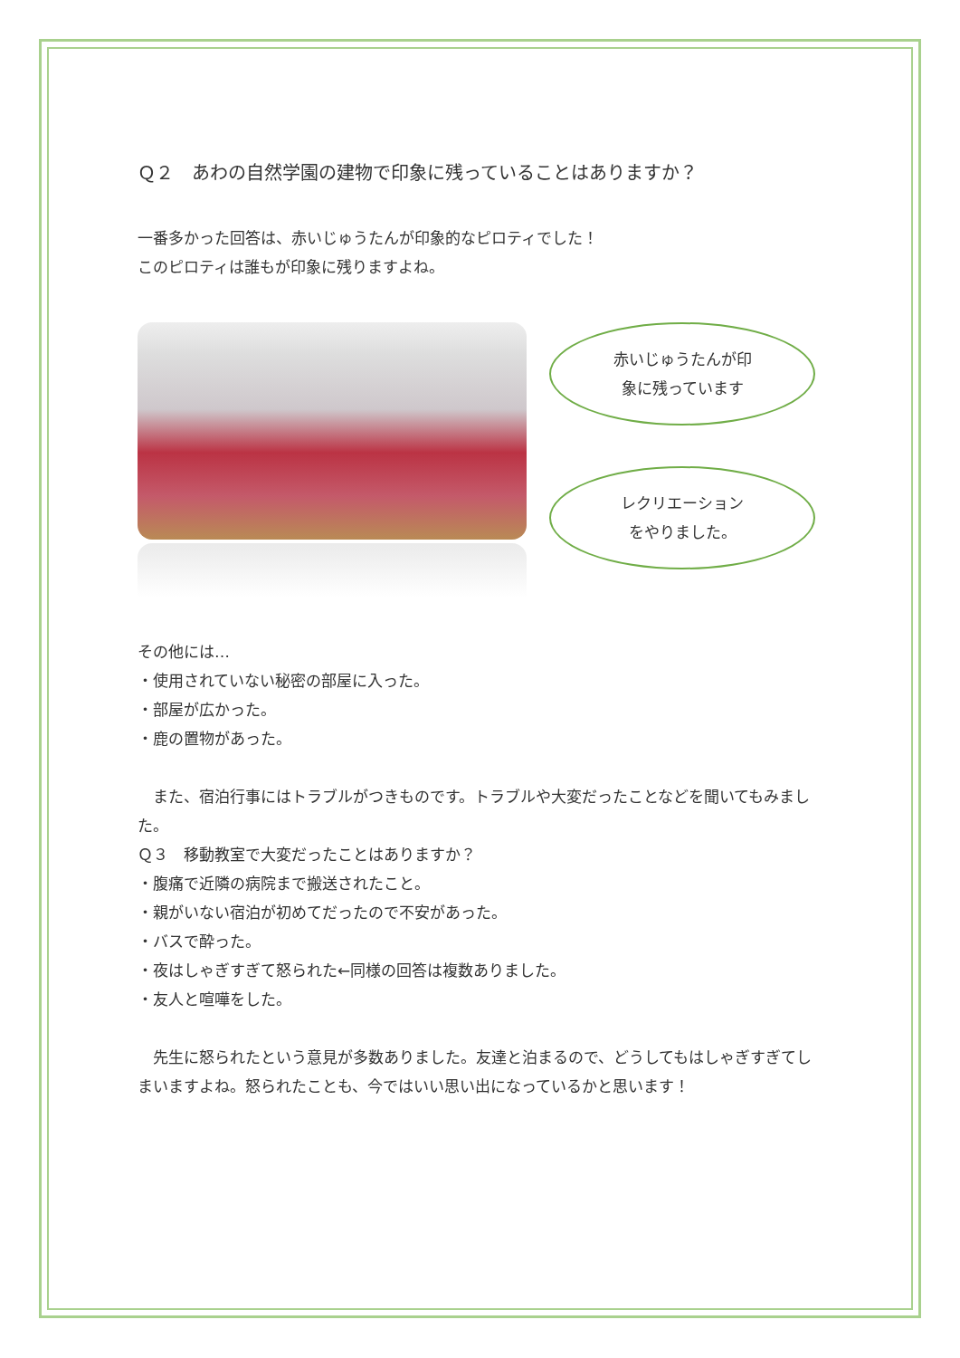Ｑ２　あわの自然学園の建物で印象に残っていることはありますか？
一番多かった回答は、赤いじゅうたんが印象的なピロティでした！
このピロティは誰もが印象に残りますよね。
赤いじゅうたんが印
象に残っています
レクリエーション
をやりました。
その他には…
・使用されていない秘密の部屋に入った。
・部屋が広かった。
・鹿の置物があった。
　また、宿泊行事にはトラブルがつきものです。トラブルや大変だったことなどを聞いてもみました。
Ｑ３　移動教室で大変だったことはありますか？
・腹痛で近隣の病院まで搬送されたこと。
・親がいない宿泊が初めてだったので不安があった。
・バスで酔った。
・夜はしゃぎすぎて怒られた←同様の回答は複数ありました。
・友人と喧嘩をした。
　先生に怒られたという意見が多数ありました。友達と泊まるので、どうしてもはしゃぎすぎてしまいますよね。怒られたことも、今ではいい思い出になっているかと思います！